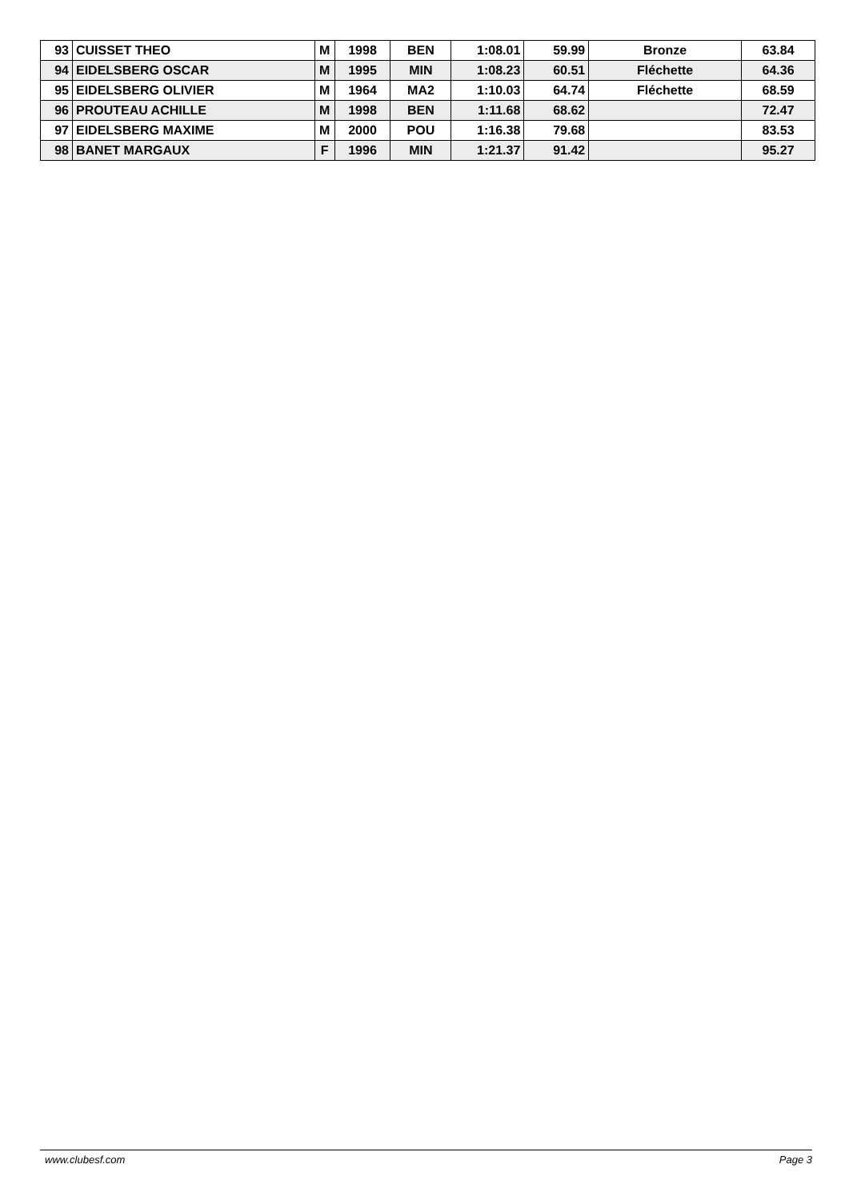| 93 | CUISSET THEO | M | 1998 | BEN | 1:08.01 | 59.99 | Bronze | 63.84 |
| 94 | EIDELSBERG OSCAR | M | 1995 | MIN | 1:08.23 | 60.51 | Fléchette | 64.36 |
| 95 | EIDELSBERG OLIVIER | M | 1964 | MA2 | 1:10.03 | 64.74 | Fléchette | 68.59 |
| 96 | PROUTEAU ACHILLE | M | 1998 | BEN | 1:11.68 | 68.62 | | 72.47 |
| 97 | EIDELSBERG MAXIME | M | 2000 | POU | 1:16.38 | 79.68 | | 83.53 |
| 98 | BANET MARGAUX | F | 1996 | MIN | 1:21.37 | 91.42 | | 95.27 |
www.clubesf.com Page 3